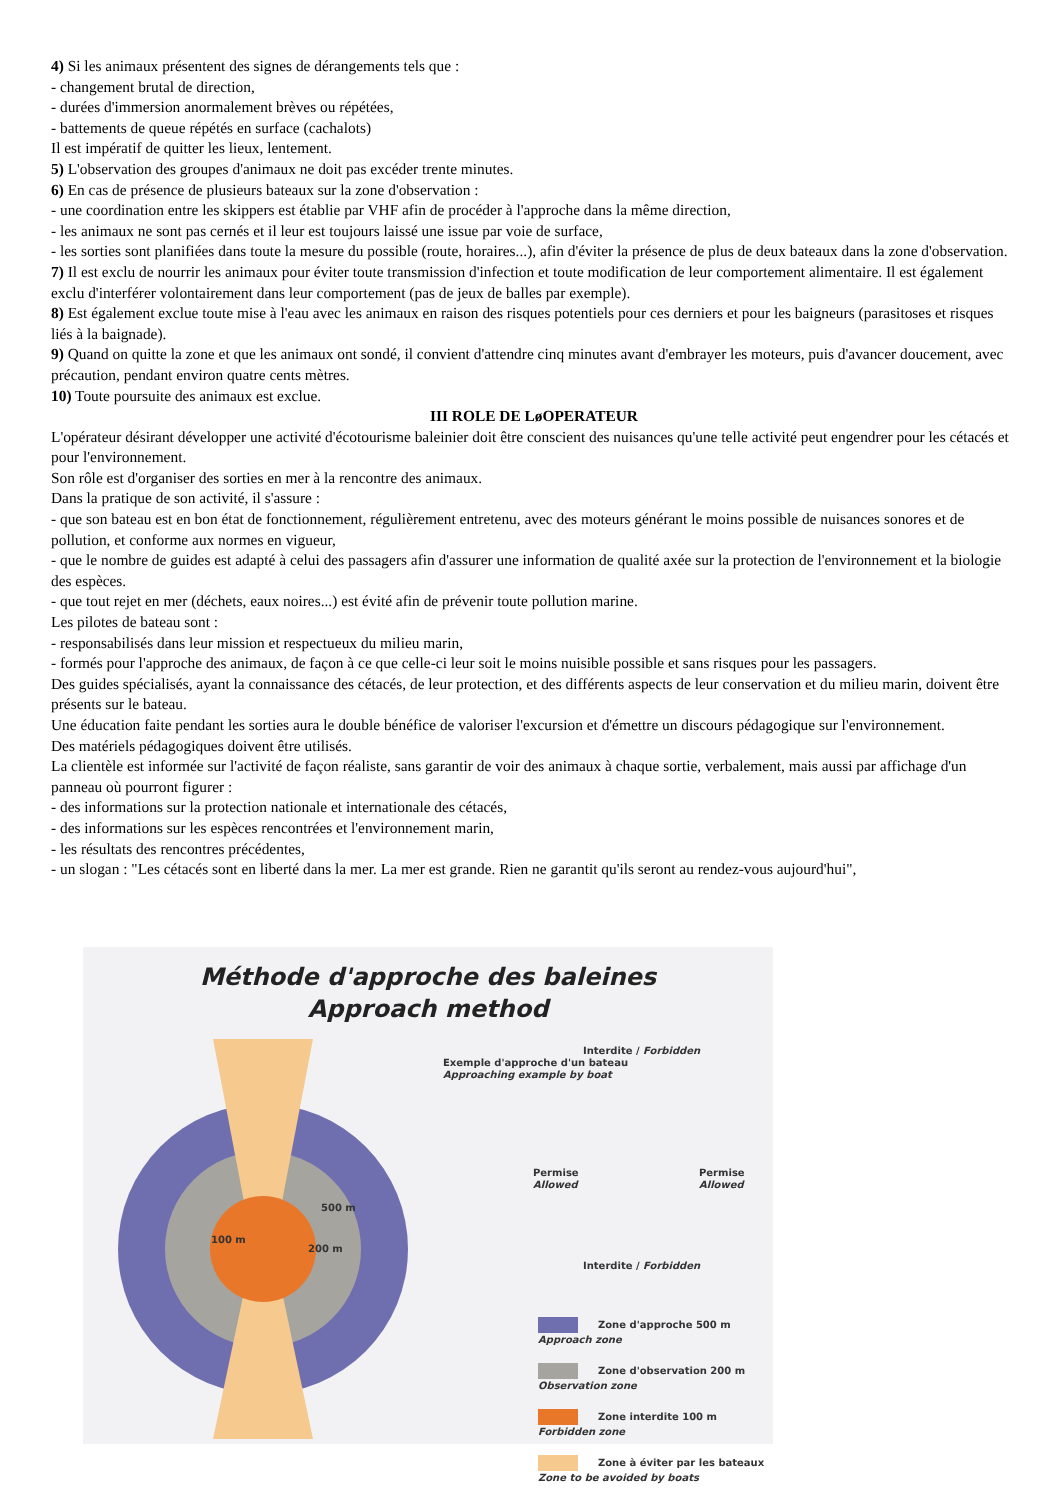4) Si les animaux présentent des signes de dérangements tels que :
- changement brutal de direction,
- durées d'immersion anormalement brèves ou répétées,
- battements de queue répétés en surface (cachalots)
Il est impératif de quitter les lieux, lentement.
5) L'observation des groupes d'animaux ne doit pas excéder trente minutes.
6) En cas de présence de plusieurs bateaux sur la zone d'observation :
- une coordination entre les skippers est établie par VHF afin de procéder à l'approche dans la même direction,
- les animaux ne sont pas cernés et il leur est toujours laissé une issue par voie de surface,
- les sorties sont planifiées dans toute la mesure du possible (route, horaires...), afin d'éviter la présence de plus de deux bateaux dans la zone d'observation.
7) Il est exclu de nourrir les animaux pour éviter toute transmission d'infection et toute modification de leur comportement alimentaire. Il est également exclu d'interférer volontairement dans leur comportement (pas de jeux de balles par exemple).
8) Est également exclue toute mise à l'eau avec les animaux en raison des risques potentiels pour ces derniers et pour les baigneurs (parasitoses et risques liés à la baignade).
9) Quand on quitte la zone et que les animaux ont sondé, il convient d'attendre cinq minutes avant d'embrayer les moteurs, puis d'avancer doucement, avec précaution, pendant environ quatre cents mètres.
10) Toute poursuite des animaux est exclue.
III ROLE DE LøOPERATEUR
L'opérateur désirant développer une activité d'écotourisme baleinier doit être conscient des nuisances qu'une telle activité peut engendrer pour les cétacés et pour l'environnement.
Son rôle est d'organiser des sorties en mer à la rencontre des animaux.
Dans la pratique de son activité, il s'assure :
- que son bateau est en bon état de fonctionnement, régulièrement entretenu, avec des moteurs générant le moins possible de nuisances sonores et de pollution, et conforme aux normes en vigueur,
- que le nombre de guides est adapté à celui des passagers afin d'assurer une information de qualité axée sur la protection de l'environnement et la biologie des espèces.
- que tout rejet en mer (déchets, eaux noires...) est évité afin de prévenir toute pollution marine.
Les pilotes de bateau sont :
- responsabilisés dans leur mission et respectueux du milieu marin,
- formés pour l'approche des animaux, de façon à ce que celle-ci leur soit le moins nuisible possible et sans risques pour les passagers.
Des guides spécialisés, ayant la connaissance des cétacés, de leur protection, et des différents aspects de leur conservation et du milieu marin, doivent être présents sur le bateau.
Une éducation faite pendant les sorties aura le double bénéfice de valoriser l'excursion et d'émettre un discours pédagogique sur l'environnement.
Des matériels pédagogiques doivent être utilisés.
La clientèle est informée sur l'activité de façon réaliste, sans garantir de voir des animaux à chaque sortie, verbalement, mais aussi par affichage d'un panneau où pourront figurer :
- des informations sur la protection nationale et internationale des cétacés,
- des informations sur les espèces rencontrées et l'environnement marin,
- les résultats des rencontres précédentes,
- un slogan : "Les cétacés sont en liberté dans la mer. La mer est grande. Rien ne garantit qu'ils seront au rendez-vous aujourd'hui",
Méthode d'approche des baleines
Approach method
Exemple d'approche d'un bateau
Approaching example by boat
500 m
100 m
200 m
Interdite / Forbidden
Permise
Allowed
Permise
Allowed
Interdite / Forbidden
Zone d'approche 500 m Approach zone
Zone d'observation 200 m Observation zone
Zone interdite 100 m Forbidden zone
Zone à éviter par les bateaux Zone to be avoided by boats